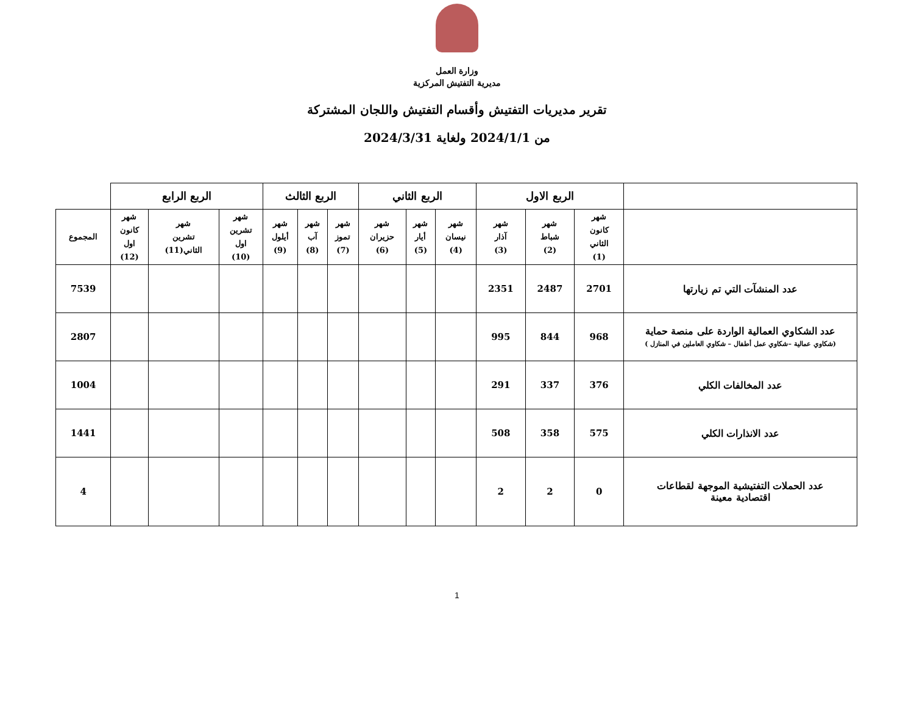وزارة العمل
مديرية التفتيش المركزية
تقرير مديريات التفتيش وأقسام التفتيش واللجان المشتركة
من 2024/1/1 ولغاية 2024/3/31
| | الربع الاول | | | الربع الثاني | | | الربع الثالث | | | الربع الرابع | | | |
| --- | --- | --- | --- | --- | --- | --- | --- | --- | --- | --- | --- | --- | --- |
| | شهر كانون الثاني (1) | شهر شباط (2) | شهر آذار (3) | شهر نيسان (4) | شهر أيار (5) | شهر حزيران (6) | شهر تموز (7) | شهر آب (8) | شهر أيلول (9) | شهر تشرين اول (10) | شهر تشرين الثاني(11) | شهر كانون اول (12) | المجموع |
| عدد المنشآت التي تم زيارتها | 2701 | 2487 | 2351 | | | | | | | | | | 7539 |
| عدد الشكاوي العمالية الواردة على منصة حماية (شكاوي عمالية –شكاوي عمل أطفال – شكاوي العاملين في المنازل ) | 968 | 844 | 995 | | | | | | | | | | 2807 |
| عدد المخالفات الكلي | 376 | 337 | 291 | | | | | | | | | | 1004 |
| عدد الانذارات الكلي | 575 | 358 | 508 | | | | | | | | | | 1441 |
| عدد الحملات التفتيشية الموجهة لقطاعات اقتصادية معينة | 0 | 2 | 2 | | | | | | | | | | 4 |
1